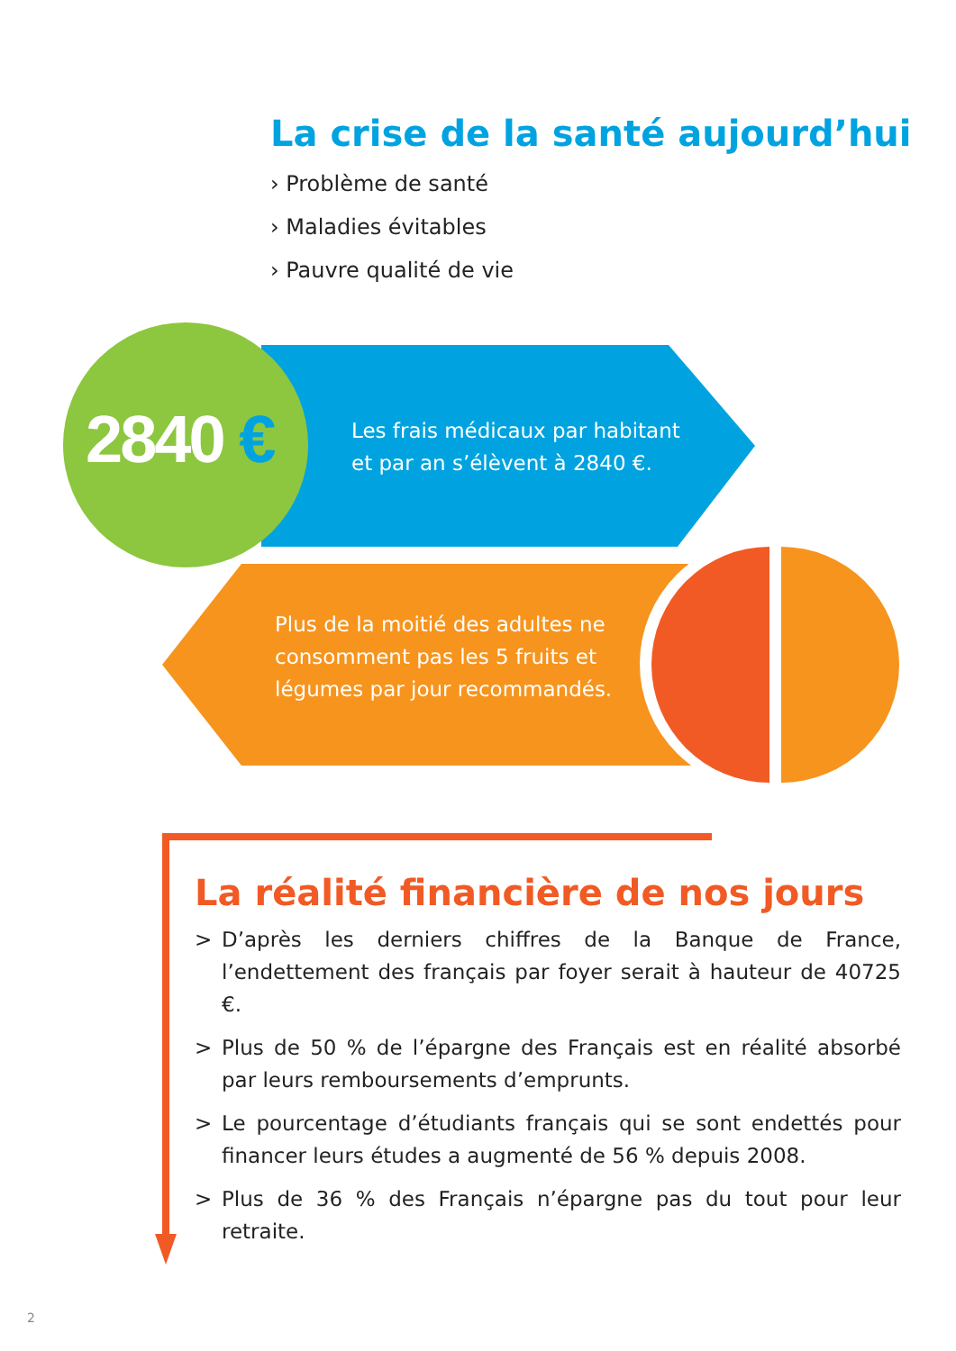La crise de la santé aujourd’hui
› Problème de santé
› Maladies évitables
› Pauvre qualité de vie
2840 €
Les frais médicaux par habitant
et par an s’élèvent à 2840 €.
Plus de la moitié des adultes ne
consomment pas les 5 fruits et
légumes par jour recommandés.
La réalité financière de nos jours
> D’après les derniers chiffres de la Banque de France, l’endettement des français par foyer serait à hauteur de 40725 €.
> Plus de 50 % de l’épargne des Français est en réalité absorbé par leurs remboursements d’emprunts.
> Le pourcentage d’étudiants français qui se sont endettés pour financer leurs études a augmenté de 56 % depuis 2008.
> Plus de 36 % des Français n’épargne pas du tout pour leur retraite.
2